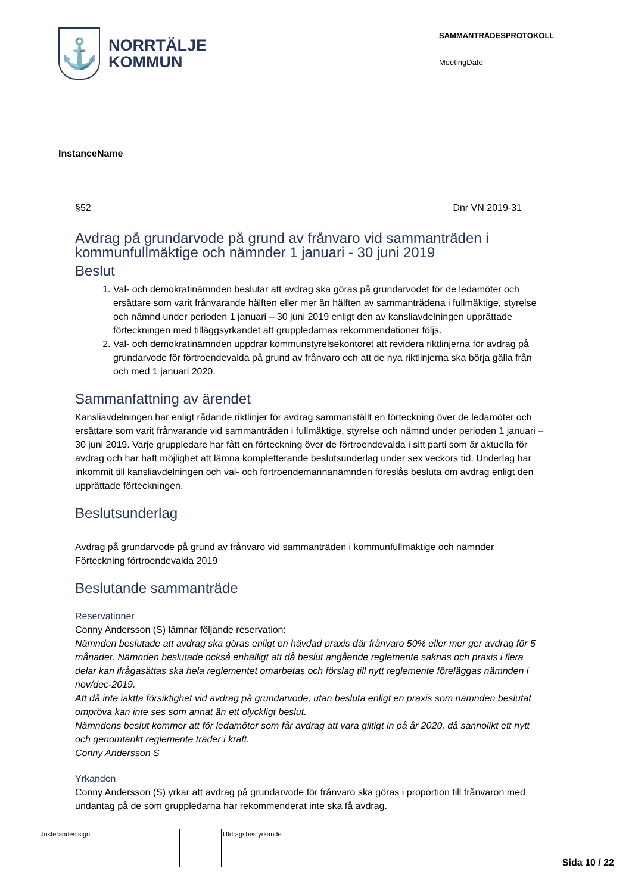⚓
NORRTÄLJE
KOMMUN
SAMMANTRÄDESPROTOKOLL
MeetingDate
InstanceName
§52 Dnr VN 2019-31
Avdrag på grundarvode på grund av frånvaro vid sammanträden i kommunfullmäktige och nämnder 1 januari - 30 juni 2019
Beslut
1. Val- och demokratinämnden beslutar att avdrag ska göras på grundarvodet för de ledamöter och ersättare som varit frånvarande hälften eller mer än hälften av sammanträdena i fullmäktige, styrelse och nämnd under perioden 1 januari – 30 juni 2019 enligt den av kansliavdelningen upprättade förteckningen med tilläggsyrkandet att gruppledarnas rekommendationer följs.
2. Val- och demokratinämnden uppdrar kommunstyrelsekontoret att revidera riktlinjerna för avdrag på grundarvode för förtroendevalda på grund av frånvaro och att de nya riktlinjerna ska börja gälla från och med 1 januari 2020.
Sammanfattning av ärendet
Kansliavdelningen har enligt rådande riktlinjer för avdrag sammanställt en förteckning över de ledamöter och ersättare som varit frånvarande vid sammanträden i fullmäktige, styrelse och nämnd under perioden 1 januari – 30 juni 2019. Varje gruppledare har fått en förteckning över de förtroendevalda i sitt parti som är aktuella för avdrag och har haft möjlighet att lämna kompletterande beslutsunderlag under sex veckors tid. Underlag har inkommit till kansliavdelningen och val- och förtroendemannanämnden föreslås besluta om avdrag enligt den upprättade förteckningen.
Beslutsunderlag
Avdrag på grundarvode på grund av frånvaro vid sammanträden i kommunfullmäktige och nämnder
Förteckning förtroendevalda 2019
Beslutande sammanträde
Reservationer
Conny Andersson (S) lämnar följande reservation:
Nämnden beslutade att avdrag ska göras enligt en hävdad praxis där frånvaro 50% eller mer ger avdrag för 5 månader. Nämnden beslutade också enhälligt att då beslut angående reglemente saknas och praxis i flera delar kan ifrågasättas ska hela reglementet omarbetas och förslag till nytt reglemente föreläggas nämnden i nov/dec-2019.
Att då inte iakttа försiktighet vid avdrag på grundarvode, utan besluta enligt en praxis som nämnden beslutat ompröva kan inte ses som annat än ett olyckligt beslut.
Nämndens beslut kommer att för ledamöter som får avdrag att vara giltigt in på år 2020, då sannolikt ett nytt och genomtänkt reglemente träder i kraft.
Conny Andersson S
Yrkanden
Conny Andersson (S) yrkar att avdrag på grundarvode för frånvaro ska göras i proportion till frånvaron med undantag på de som gruppledarna har rekommenderat inte ska få avdrag.
| Justerandes sign | | | | Utdragsbestyrkande |
Sida 10 / 22